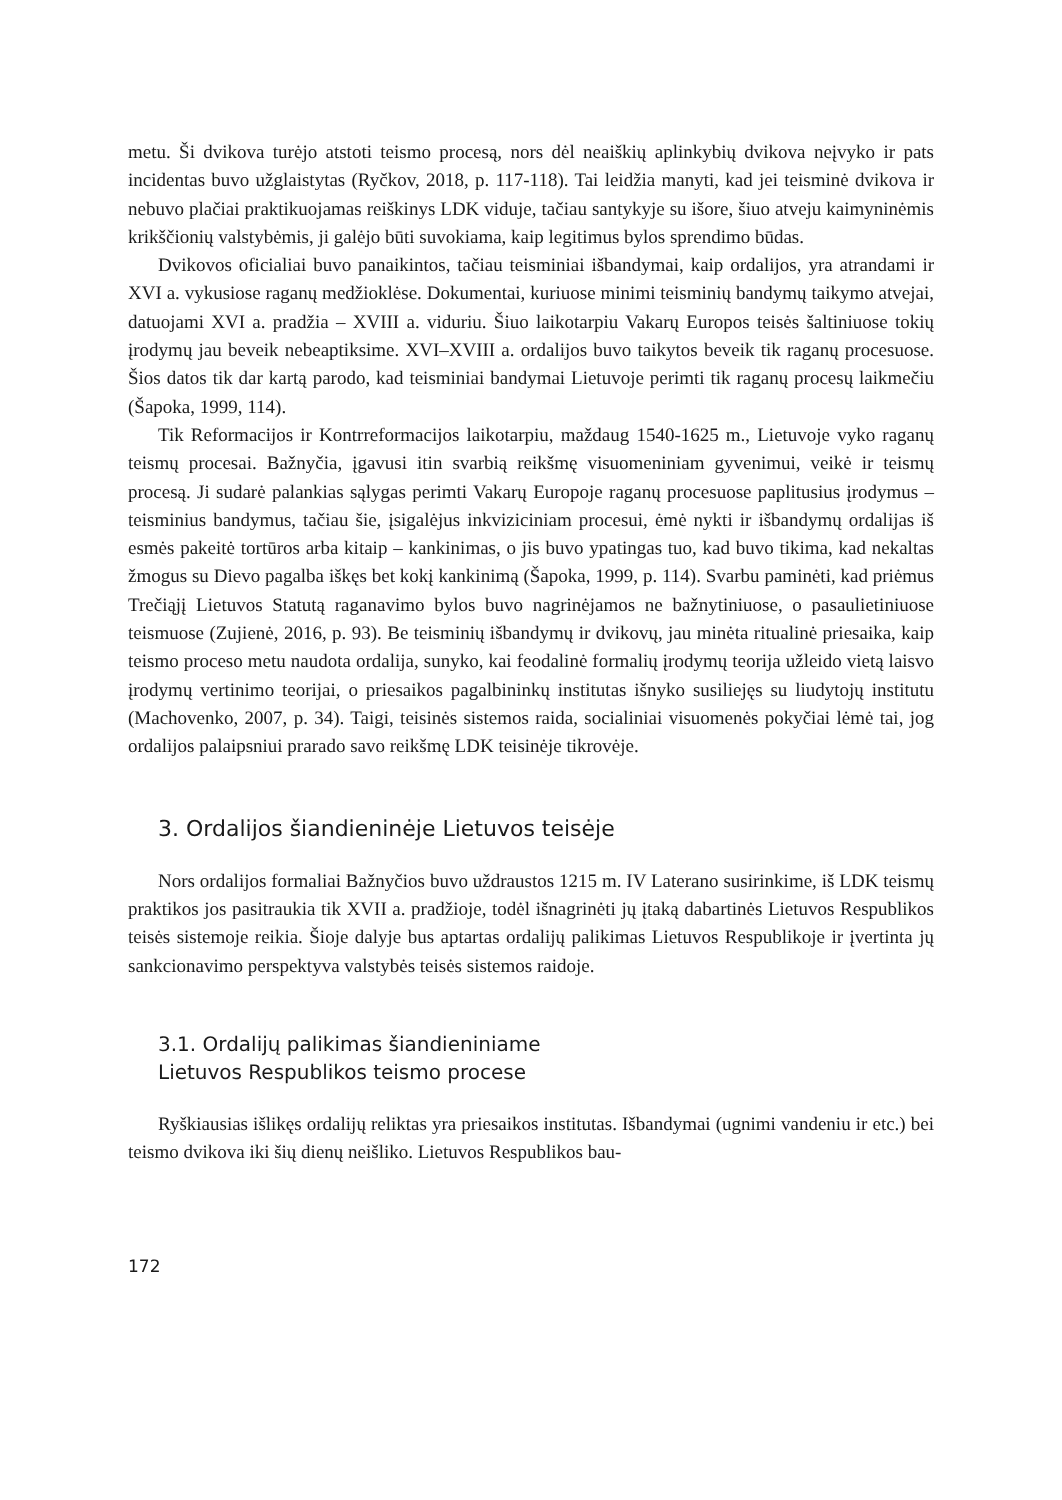metu. Ši dvikova turėjo atstoti teismo procesą, nors dėl neaiškių aplinkybių dvikova neįvyko ir pats incidentas buvo užglaistytas (Ryčkov, 2018, p. 117-118). Tai leidžia manyti, kad jei teisminė dvikova ir nebuvo plačiai praktikuojamas reiškinys LDK viduje, tačiau santykyje su išore, šiuo atveju kaimyninėmis krikščionių valstybėmis, ji galėjo būti suvokiama, kaip legitimus bylos sprendimo būdas.
Dvikovos oficialiai buvo panaikintos, tačiau teisminiai išbandymai, kaip ordalijos, yra atrandami ir XVI a. vykusiose raganų medžioklėse. Dokumentai, kuriuose minimi teisminių bandymų taikymo atvejai, datuojami XVI a. pradžia – XVIII a. viduriu. Šiuo laikotarpiu Vakarų Europos teisės šaltiniuose tokių įrodymų jau beveik nebeaptiksime. XVI–XVIII a. ordalijos buvo taikytos beveik tik raganų procesuose. Šios datos tik dar kartą parodo, kad teisminiai bandymai Lietuvoje perimti tik raganų procesų laikmečiu (Šapoka, 1999, 114).
Tik Reformacijos ir Kontrreformacijos laikotarpiu, maždaug 1540-1625 m., Lietuvoje vyko raganų teismų procesai. Bažnyčia, įgavusi itin svarbią reikšmę visuomeniniam gyvenimui, veikė ir teismų procesą. Ji sudarė palankias sąlygas perimti Vakarų Europoje raganų procesuose paplitusius įrodymus – teisminius bandymus, tačiau šie, įsigalėjus inkviziciniam procesui, ėmė nykti ir išbandymų ordalijas iš esmės pakeitė tortūros arba kitaip – kankinimas, o jis buvo ypatingas tuo, kad buvo tikima, kad nekaltas žmogus su Dievo pagalba iškęs bet kokį kankinimą (Šapoka, 1999, p. 114). Svarbu paminėti, kad priėmus Trečiąjį Lietuvos Statutą raganavimo bylos buvo nagrinėjamos ne bažnytiniuose, o pasaulietiniuose teismuose (Zujienė, 2016, p. 93). Be teisminių išbandymų ir dvikovų, jau minėta ritualinė priesaika, kaip teismo proceso metu naudota ordalija, sunyko, kai feodalinė formalių įrodymų teorija užleido vietą laisvo įrodymų vertinimo teorijai, o priesaikos pagalbininkų institutas išnyko susiliejęs su liudytojų institutu (Machovenko, 2007, p. 34). Taigi, teisinės sistemos raida, socialiniai visuomenės pokyčiai lėmė tai, jog ordalijos palaipsniui prarado savo reikšmę LDK teisinėje tikrovėje.
3. Ordalijos šiandieninėje Lietuvos teisėje
Nors ordalijos formaliai Bažnyčios buvo uždraustos 1215 m. IV Laterano susirinkime, iš LDK teismų praktikos jos pasitraukia tik XVII a. pradžioje, todėl išnagrinėti jų įtaką dabartinės Lietuvos Respublikos teisės sistemoje reikia. Šioje dalyje bus aptartas ordalijų palikimas Lietuvos Respublikoje ir įvertinta jų sankcionavimo perspektyva valstybės teisės sistemos raidoje.
3.1. Ordalijų palikimas šiandieniniame
Lietuvos Respublikos teismo procese
Ryškiausias išlikęs ordalijų reliktas yra priesaikos institutas. Išbandymai (ugnimi vandeniu ir etc.) bei teismo dvikova iki šių dienų neišliko. Lietuvos Respublikos bau-
172